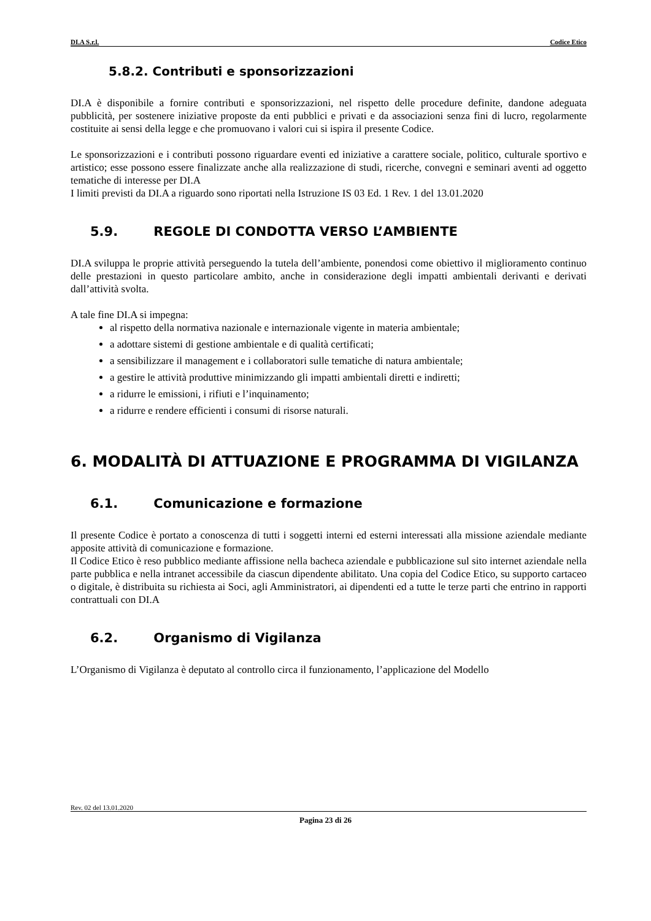DI.A S.r.l. Codice Etico
5.8.2. Contributi e sponsorizzazioni
DI.A è disponibile a fornire contributi e sponsorizzazioni, nel rispetto delle procedure definite, dandone adeguata pubblicità, per sostenere iniziative proposte da enti pubblici e privati e da associazioni senza fini di lucro, regolarmente costituite ai sensi della legge e che promuovano i valori cui si ispira il presente Codice.
Le sponsorizzazioni e i contributi possono riguardare eventi ed iniziative a carattere sociale, politico, culturale sportivo e artistico; esse possono essere finalizzate anche alla realizzazione di studi, ricerche, convegni e seminari aventi ad oggetto tematiche di interesse per DI.A
I limiti previsti da DI.A a riguardo sono riportati nella Istruzione IS 03 Ed. 1 Rev. 1 del 13.01.2020
5.9. REGOLE DI CONDOTTA VERSO L’AMBIENTE
DI.A sviluppa le proprie attività perseguendo la tutela dell’ambiente, ponendosi come obiettivo il miglioramento continuo delle prestazioni in questo particolare ambito, anche in considerazione degli impatti ambientali derivanti e derivati dall’attività svolta.
A tale fine DI.A si impegna:
al rispetto della normativa nazionale e internazionale vigente in materia ambientale;
a adottare sistemi di gestione ambientale e di qualità certificati;
a sensibilizzare il management e i collaboratori sulle tematiche di natura ambientale;
a gestire le attività produttive minimizzando gli impatti ambientali diretti e indiretti;
a ridurre le emissioni, i rifiuti e l’inquinamento;
a ridurre e rendere efficienti i consumi di risorse naturali.
6. MODALITÀ DI ATTUAZIONE E PROGRAMMA DI VIGILANZA
6.1. Comunicazione e formazione
Il presente Codice è portato a conoscenza di tutti i soggetti interni ed esterni interessati alla missione aziendale mediante apposite attività di comunicazione e formazione.
Il Codice Etico è reso pubblico mediante affissione nella bacheca aziendale e pubblicazione sul sito internet aziendale nella parte pubblica e nella intranet accessibile da ciascun dipendente abilitato. Una copia del Codice Etico, su supporto cartaceo o digitale, è distribuita su richiesta ai Soci, agli Amministratori, ai dipendenti ed a tutte le terze parti che entrino in rapporti contrattuali con DI.A
6.2. Organismo di Vigilanza
L’Organismo di Vigilanza è deputato al controllo circa il funzionamento, l’applicazione del Modello
Rev. 02 del 13.01.2020
Pagina 23 di 26